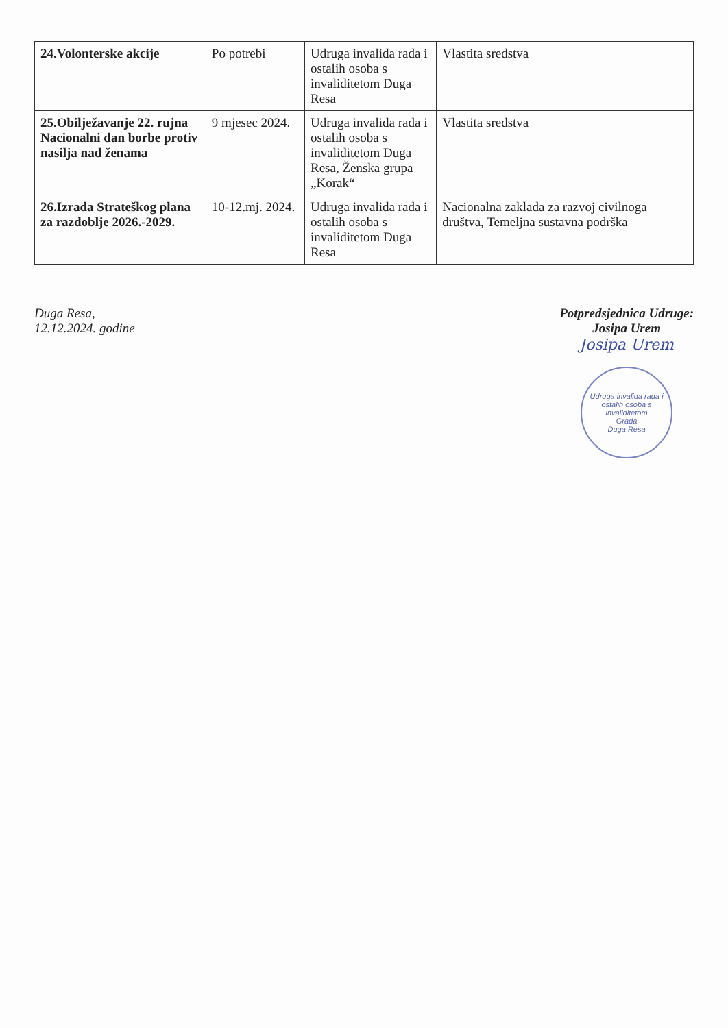| 24.Volonterske akcije | Po potrebi | Udruga invalida rada i ostalih osoba s invaliditetom Duga Resa | Vlastita sredstva |
| 25.Obilježavanje 22. rujna Nacionalni dan borbe protiv nasilja nad ženama | 9 mjesec 2024. | Udruga invalida rada i ostalih osoba s invaliditetom Duga Resa, Ženska grupa „Korak“ | Vlastita sredstva |
| 26.Izrada Strateškog plana za razdoblje 2026.-2029. | 10-12.mj. 2024. | Udruga invalida rada i ostalih osoba s invaliditetom Duga Resa | Nacionalna zaklada za razvoj civilnoga društva, Temeljna sustavna podrška |
Duga Resa,
12.12.2024. godine
Potpredsjednica Udruge:
Josipa Urem
Josipa Urem
Udruga invalida rada i ostalih osoba s invaliditetom
Grada
Duga Resa